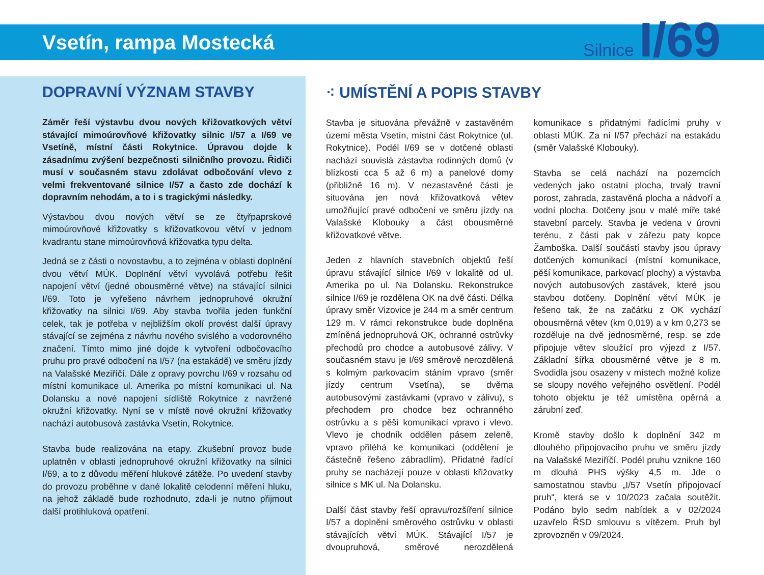Vsetín, rampa Mostecká
Silnice I/69
DOPRAVNÍ VÝZNAM STAVBY
Záměr řeší výstavbu dvou nových křižovatkových větví stávající mimoúrovňové křižovatky silnic I/57 a I/69 ve Vsetíně, místní části Rokytnice. Úpravou dojde k zásadnímu zvýšení bezpečnosti silničního provozu. Řidiči musí v současném stavu zdolávat odbočování vlevo z velmi frekventované silnice I/57 a často zde dochází k dopravním nehodám, a to i s tragickými následky.
Výstavbou dvou nových větví se ze čtyřpaprskové mimoúrovňové křižovatky s křižovatkovou větví v jednom kvadrantu stane mimoúrovňová křižovatka typu delta.
Jedná se z části o novostavbu, a to zejména v oblasti doplnění dvou větví MÚK. Doplnění větví vyvolává potřebu řešit napojení větví (jedné obousměrné větve) na stávající silnici I/69. Toto je vyřešeno návrhem jednopruhové okružní křižovatky na silnici I/69. Aby stavba tvořila jeden funkční celek, tak je potřeba v nejbližším okolí provést další úpravy stávající se zejména z návrhu nového svislého a vodorovného značení. Tímto mimo jiné dojde k vytvoření odbočovacího pruhu pro pravé odbočení na I/57 (na estakádě) ve směru jízdy na Valašské Meziříčí. Dále z opravy povrchu I/69 v rozsahu od místní komunikace ul. Amerika po místní komunikaci ul. Na Dolansku a nové napojení sídliště Rokytnice z navržené okružní křižovatky. Nyní se v místě nové okružní křižovatky nachází autobusová zastávka Vsetín, Rokytnice.
Stavba bude realizována na etapy. Zkušební provoz bude uplatněn v oblasti jednopruhové okružní křižovatky na silnici I/69, a to z důvodu měření hlukové zátěže. Po uvedení stavby do provozu proběhne v dané lokalitě celodenní měření hluku, na jehož základě bude rozhodnuto, zda-li je nutno přijmout další protihluková opatření.
⁖ UMÍSTĚNÍ A POPIS STAVBY
Stavba je situována převážně v zastavěném území města Vsetín, místní část Rokytnice (ul. Rokytnice). Podél I/69 se v dotčené oblasti nachází souvislá zástavba rodinných domů (v blízkosti cca 5 až 6 m) a panelové domy (přibližně 16 m). V nezastavěné části je situována jen nová křižovatková větev umožňující pravé odbočení ve směru jízdy na Valašské Klobouky a část obousměrné křižovatkové větve.
Jeden z hlavních stavebních objektů řeší úpravu stávající silnice I/69 v lokalitě od ul. Amerika po ul. Na Dolansku. Rekonstrukce silnice I/69 je rozdělena OK na dvě části. Délka úpravy směr Vizovice je 244 m a směr centrum 129 m. V rámci rekonstrukce bude doplněna zmíněná jednopruhová OK, ochranné ostrůvky přechodů pro chodce a autobusové zálivy. V současném stavu je I/69 směrově nerozdělená s kolmým parkovacím stáním vpravo (směr jízdy centrum Vsetína), se dvěma autobusovými zastávkami (vpravo v zálivu), s přechodem pro chodce bez ochranného ostrůvku a s pěší komunikací vpravo i vlevo. Vlevo je chodník oddělen pásem zeleně, vpravo přiléhá ke komunikaci (oddělení je částečně řešeno zábradlím). Přidatné řadící pruhy se nacházejí pouze v oblasti křižovatky silnice s MK ul. Na Dolansku.
Další část stavby řeší opravu/rozšíření silnice I/57 a doplnění směrového ostrůvku v oblasti stávajících větví MÚK. Stávající I/57 je dvoupruhová, směrové nerozdělená komunikace s přidatnými řadícími pruhy v oblasti MÚK. Za ní I/57 přechází na estakádu (směr Valašské Klobouky).
Stavba se celá nachází na pozemcích vedených jako ostatní plocha, trvalý travní porost, zahrada, zastavěná plocha a nádvoří a vodní plocha. Dotčeny jsou v malé míře také stavební parcely. Stavba je vedena v úrovni terénu, z části pak v zářezu paty kopce Žamboška. Další součástí stavby jsou úpravy dotčených komunikací (místní komunikace, pěší komunikace, parkovací plochy) a výstavba nových autobusových zastávek, které jsou stavbou dotčeny. Doplnění větví MÚK je řešeno tak, že na začátku z OK vychází obousměrná větev (km 0,019) a v km 0,273 se rozděluje na dvě jednosměrné, resp. se zde připojuje větev sloužící pro výjezd z I/57. Základní šířka obousměrné větve je 8 m. Svodidla jsou osazeny v místech možné kolize se sloupy nového veřejného osvětlení. Podél tohoto objektu je též umístěna opěrná a zárubní zeď.
Kromě stavby došlo k doplnění 342 m dlouhého připojovacího pruhu ve směru jízdy na Valašské Meziříčí. Podél pruhu vznikne 160 m dlouhá PHS výšky 4,5 m. Jde o samostatnou stavbu „I/57 Vsetín připojovací pruh“, která se v 10/2023 začala soutěžit. Podáno bylo sedm nabídek a v 02/2024 uzavřelo ŘSD smlouvu s vítězem. Pruh byl zprovozněn v 09/2024.